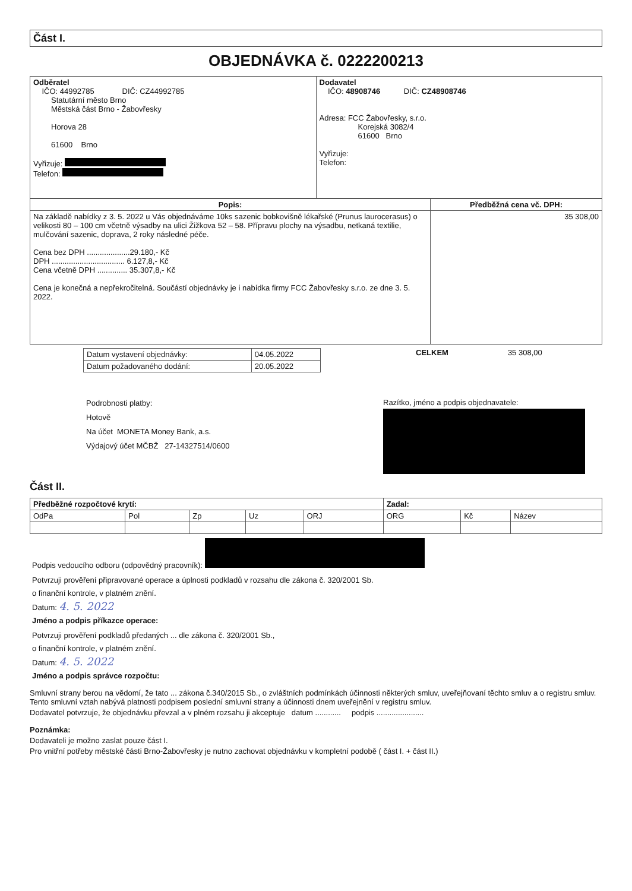Část I.
OBJEDNÁVKA č. 0222200213
| Odběratel IČO: 44992785 DIČ: CZ44992785 Statutární město Brno Městská část Brno - Žabovřesky Horova 28 61600 Brno Vyřizuje: Telefon: | Dodavatel IČO: 48908746 DIČ: CZ48908746 Adresa: FCC Žabovřesky, s.r.o. Korejská 3082/4 61600 Brno Vyřizuje: Telefon: |
| Popis: | Předběžná cena vč. DPH: |
| --- | --- |
| Na základě nabídky z 3. 5. 2022 u Vás objednáváme 10ks sazenic bobkovišně lékařské (Prunus laurocerasus) o velikosti 80 – 100 cm včetně výsadby na ulici Žižkova 52 – 58. Přípravu plochy na výsadbu, netkaná textilie, mulčování sazenic, doprava, 2 roky následné péče. Cena bez DPH ....................29.180,- Kč DPH .................................. 6.127,8,- Kč Cena včetně DPH .............. 35.307,8,- Kč Cena je konečná a nepřekročitelná. Součástí objednávky je i nabídka firmy FCC Žabovřesky s.r.o. ze dne 3. 5. 2022. | 35 308,00 |
| Datum vystavení objednávky: | 04.05.2022 |
| Datum požadovaného dodání: | 20.05.2022 |
CELKEM 35 308,00
Podrobnosti platby:
Hotově
Na účet MONETA Money Bank, a.s.
Výdajový účet MČBŽ 27-14327514/0600
Razítko, jméno a podpis objednavatele:
Část II.
| Předběžné rozpočtové krytí: | | | | | Zadal: | | |
| OdPa | Pol | Zp | Uz | ORJ | ORG | Kč | Název |
Podpis vedoucího odboru (odpovědný pracovník):
Potvrzuji prověření připravované operace a úplnosti podkladů v rozsahu dle zákona č. 320/2001 Sb.
o finanční kontrole, v platném znění.
Datum: 4. 5. 2022
Jméno a podpis příkazce operace:
Potvrzuji prověření podkladů předaných ... dle zákona č. 320/2001 Sb.,
o finanční kontrole, v platném znění.
Datum: 4. 5. 2022
Jméno a podpis správce rozpočtu:
Smluvní strany berou na vědomí, že tato ... zákona č.340/2015 Sb., o zvláštních podmínkách účinnosti některých smluv, uveřejňovaní těchto smluv a o registru smluv. Tento smluvní vztah nabývá platnosti podpisem poslední smluvní strany a účinnosti dnem uveřejnění v registru smluv.
Dodavatel potvrzuje, že objednávku převzal a v plném rozsahu ji akceptuje datum ............ podpis ......................
Poznámka:
Dodavateli je možno zaslat pouze část I.
Pro vnitřní potřeby městské části Brno-Žabovřesky je nutno zachovat objednávku v kompletní podobě ( část I. + část II.)